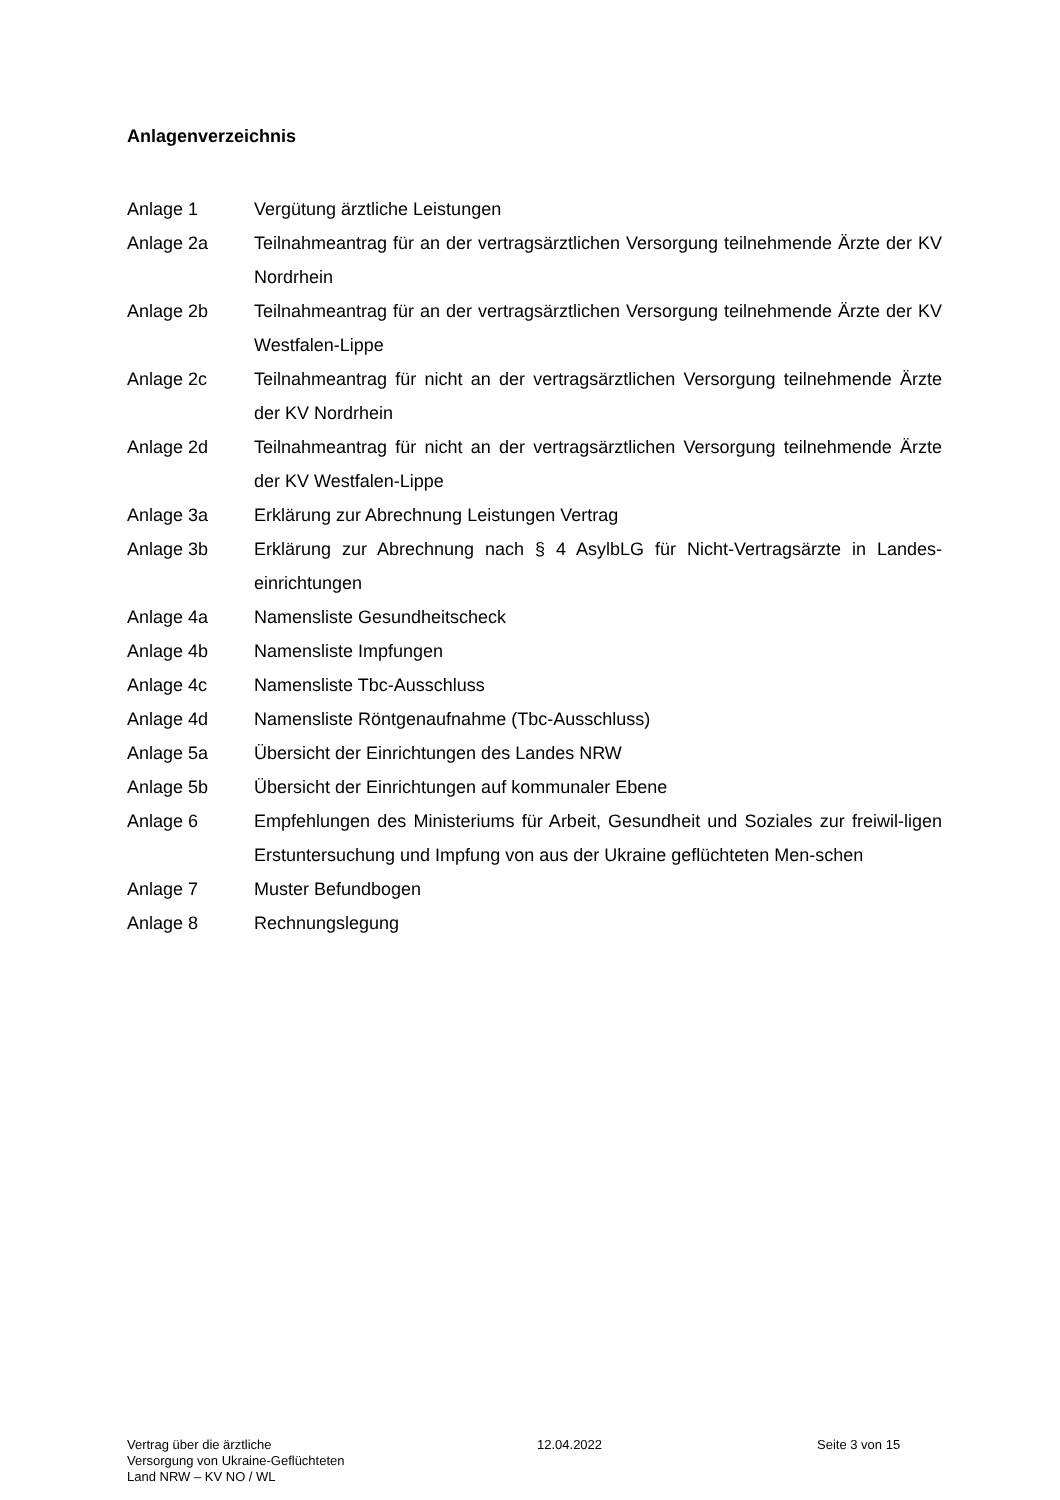Anlagenverzeichnis
Anlage 1 Vergütung ärztliche Leistungen
Anlage 2a Teilnahmeantrag für an der vertragsärztlichen Versorgung teilnehmende Ärzte der KV Nordrhein
Anlage 2b Teilnahmeantrag für an der vertragsärztlichen Versorgung teilnehmende Ärzte der KV Westfalen-Lippe
Anlage 2c Teilnahmeantrag für nicht an der vertragsärztlichen Versorgung teilnehmende Ärzte der KV Nordrhein
Anlage 2d Teilnahmeantrag für nicht an der vertragsärztlichen Versorgung teilnehmende Ärzte der KV Westfalen-Lippe
Anlage 3a Erklärung zur Abrechnung Leistungen Vertrag
Anlage 3b Erklärung zur Abrechnung nach § 4 AsylbLG für Nicht-Vertragsärzte in Landes-einrichtungen
Anlage 4a Namensliste Gesundheitscheck
Anlage 4b Namensliste Impfungen
Anlage 4c Namensliste Tbc-Ausschluss
Anlage 4d Namensliste Röntgenaufnahme (Tbc-Ausschluss)
Anlage 5a Übersicht der Einrichtungen des Landes NRW
Anlage 5b Übersicht der Einrichtungen auf kommunaler Ebene
Anlage 6 Empfehlungen des Ministeriums für Arbeit, Gesundheit und Soziales zur freiwil-ligen Erstuntersuchung und Impfung von aus der Ukraine geflüchteten Men-schen
Anlage 7 Muster Befundbogen
Anlage 8 Rechnungslegung
Vertrag über die ärztliche
Versorgung von Ukraine-Geflüchteten
Land NRW – KV NO / WL
12.04.2022 Seite 3 von 15